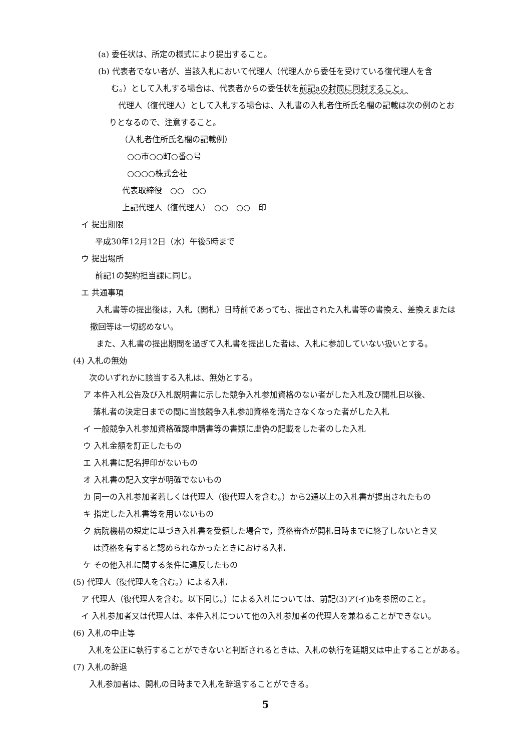(a) 委任状は、所定の様式により提出すること。
(b) 代表者でない者が、当該入札において代理人（代理人から委任を受けている復代理人を含
む。）として入札する場合は、代表者からの委任状を前記aの封筒に同封すること。
代理人（復代理人）として入札する場合は、入札書の入札者住所氏名欄の記載は次の例のとお
りとなるので、注意すること。
（入札者住所氏名欄の記載例）
○○市○○町○番○号
○○○○株式会社
代表取締役　○○　○○
上記代理人（復代理人）　○○　○○　印
イ 提出期限
平成30年12月12日（水）午後5時まで
ウ 提出場所
前記1の契約担当課に同じ。
エ 共通事項
入札書等の提出後は，入札（開札）日時前であっても、提出された入札書等の書換え、差換えまたは
撤回等は一切認めない。
また、入札書の提出期間を過ぎて入札書を提出した者は、入札に参加していない扱いとする。
(4) 入札の無効
次のいずれかに該当する入札は、無効とする。
ア 本件入札公告及び入札説明書に示した競争入札参加資格のない者がした入札及び開札日以後、
落札者の決定日までの間に当該競争入札参加資格を満たさなくなった者がした入札
イ 一般競争入札参加資格確認申請書等の書類に虚偽の記載をした者のした入札
ウ 入札金額を訂正したもの
エ 入札書に記名押印がないもの
オ 入札書の記入文字が明確でないもの
カ 同一の入札参加者若しくは代理人（復代理人を含む。）から2通以上の入札書が提出されたもの
キ 指定した入札書等を用いないもの
ク 病院機構の規定に基づき入札書を受領した場合で，資格審査が開札日時までに終了しないとき又
は資格を有すると認められなかったときにおける入札
ケ その他入札に関する条件に違反したもの
(5) 代理人（復代理人を含む。）による入札
ア 代理人（復代理人を含む。以下同じ。）による入札については、前記(3)ア(イ)bを参照のこと。
イ 入札参加者又は代理人は、本件入札について他の入札参加者の代理人を兼ねることができない。
(6) 入札の中止等
入札を公正に執行することができないと判断されるときは、入札の執行を延期又は中止することがある。
(7) 入札の辞退
入札参加者は、開札の日時まで入札を辞退することができる。
5